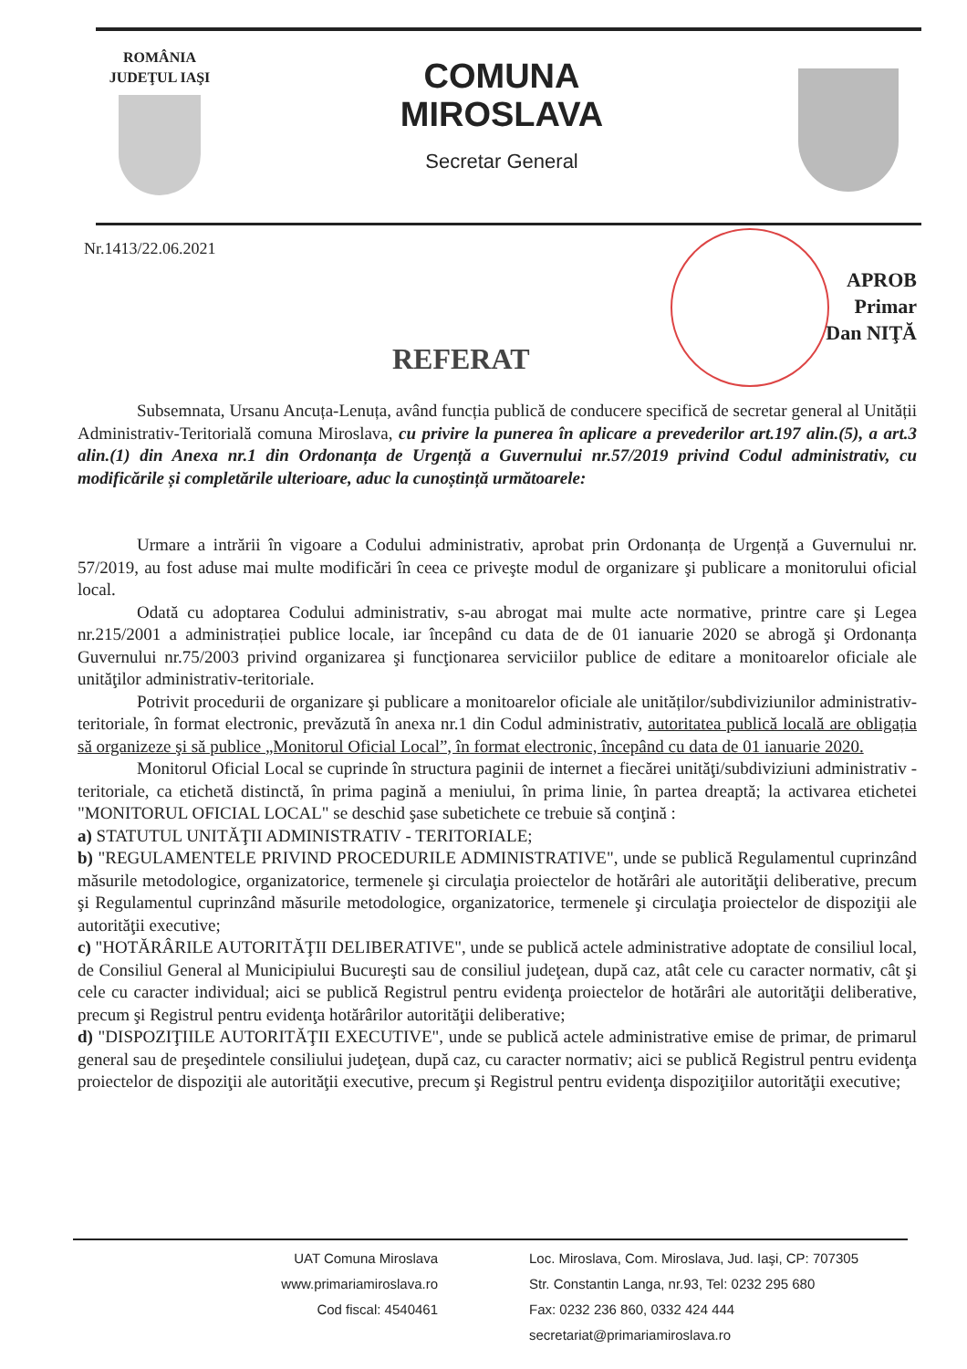ROMÂNIA
JUDEŢUL IAŞI
COMUNA
MIROSLAVA
Secretar General
Nr.1413/22.06.2021
APROB
Primar
Dan NIŢĂ
REFERAT
Subsemnata, Ursanu Ancuța-Lenuța, având funcția publică de conducere specifică de secretar general al Unității Administrativ-Teritorială comuna Miroslava, cu privire la punerea în aplicare a prevederilor art.197 alin.(5), a art.3 alin.(1) din Anexa nr.1 din Ordonanța de Urgență a Guvernului nr.57/2019 privind Codul administrativ, cu modificările și completările ulterioare, aduc la cunoștință următoarele:
Urmare a intrării în vigoare a Codului administrativ, aprobat prin Ordonanța de Urgență a Guvernului nr. 57/2019, au fost aduse mai multe modificări în ceea ce priveşte modul de organizare şi publicare a monitorului oficial local.
Odată cu adoptarea Codului administrativ, s-au abrogat mai multe acte normative, printre care şi Legea nr.215/2001 a administrației publice locale, iar începând cu data de de 01 ianuarie 2020 se abrogă şi Ordonanța Guvernului nr.75/2003 privind organizarea şi funcţionarea serviciilor publice de editare a monitoarelor oficiale ale unităţilor administrativ-teritoriale.
Potrivit procedurii de organizare şi publicare a monitoarelor oficiale ale unităților/subdiviziunilor administrativ-teritoriale, în format electronic, prevăzută în anexa nr.1 din Codul administrativ, autoritatea publică locală are obligația să organizeze şi să publice „Monitorul Oficial Local”, în format electronic, începând cu data de 01 ianuarie 2020.
Monitorul Oficial Local se cuprinde în structura paginii de internet a fiecărei unităţi/subdiviziuni administrativ - teritoriale, ca etichetă distinctă, în prima pagină a meniului, în prima linie, în partea dreaptă; la activarea etichetei "MONITORUL OFICIAL LOCAL" se deschid şase subetichete ce trebuie să conţină :
a) STATUTUL UNITĂŢII ADMINISTRATIV - TERITORIALE;
b) "REGULAMENTELE PRIVIND PROCEDURILE ADMINISTRATIVE", unde se publică Regulamentul cuprinzând măsurile metodologice, organizatorice, termenele şi circulaţia proiectelor de hotărâri ale autorităţii deliberative, precum şi Regulamentul cuprinzând măsurile metodologice, organizatorice, termenele şi circulaţia proiectelor de dispoziţii ale autorităţii executive;
c) "HOTĂRÂRILE AUTORITĂŢII DELIBERATIVE", unde se publică actele administrative adoptate de consiliul local, de Consiliul General al Municipiului Bucureşti sau de consiliul judeţean, după caz, atât cele cu caracter normativ, cât şi cele cu caracter individual; aici se publică Registrul pentru evidenţa proiectelor de hotărâri ale autorităţii deliberative, precum şi Registrul pentru evidenţa hotărârilor autorităţii deliberative;
d) "DISPOZIŢIILE AUTORITĂŢII EXECUTIVE", unde se publică actele administrative emise de primar, de primarul general sau de preşedintele consiliului judeţean, după caz, cu caracter normativ; aici se publică Registrul pentru evidenţa proiectelor de dispoziţii ale autorităţii executive, precum şi Registrul pentru evidenţa dispoziţiilor autorităţii executive;
UAT Comuna Miroslava
www.primariamiroslava.ro
Cod fiscal: 4540461
Loc. Miroslava, Com. Miroslava, Jud. Iaşi, CP: 707305
Str. Constantin Langa, nr.93, Tel: 0232 295 680
Fax: 0232 236 860, 0332 424 444
secretariat@primariamiroslava.ro